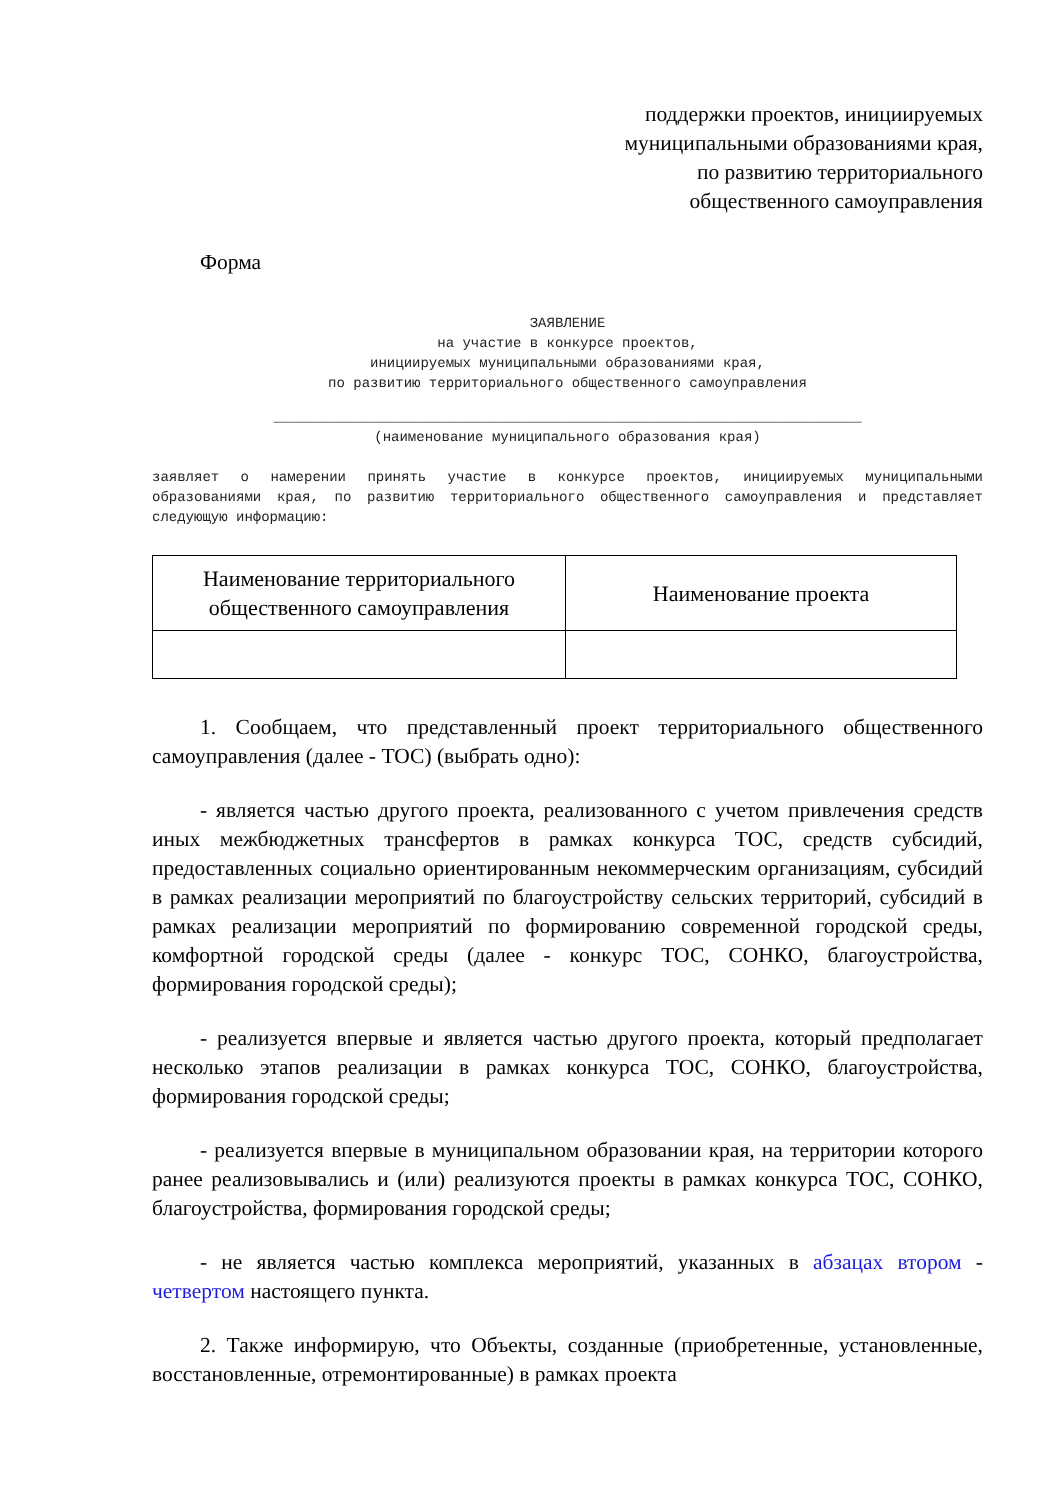поддержки проектов, инициируемых
муниципальными образованиями края,
по развитию территориального
общественного самоуправления
Форма
ЗАЯВЛЕНИЕ
на участие в конкурсе проектов,
инициируемых муниципальными образованиями края,
по развитию территориального общественного самоуправления
______________________________________________________________________
(наименование муниципального образования края)
заявляет о намерении принять участие в конкурсе проектов, инициируемых муниципальными образованиями края, по развитию территориального общественного самоуправления и представляет следующую информацию:
| Наименование территориального общественного самоуправления | Наименование проекта |
1. Сообщаем, что представленный проект территориального общественного самоуправления (далее - ТОС) (выбрать одно):
- является частью другого проекта, реализованного с учетом привлечения средств иных межбюджетных трансфертов в рамках конкурса ТОС, средств субсидий, предоставленных социально ориентированным некоммерческим организациям, субсидий в рамках реализации мероприятий по благоустройству сельских территорий, субсидий в рамках реализации мероприятий по формированию современной городской среды, комфортной городской среды (далее - конкурс ТОС, СОНКО, благоустройства, формирования городской среды);
- реализуется впервые и является частью другого проекта, который предполагает несколько этапов реализации в рамках конкурса ТОС, СОНКО, благоустройства, формирования городской среды;
- реализуется впервые в муниципальном образовании края, на территории которого ранее реализовывались и (или) реализуются проекты в рамках конкурса ТОС, СОНКО, благоустройства, формирования городской среды;
- не является частью комплекса мероприятий, указанных в абзацах втором - четвертом настоящего пункта.
2. Также информирую, что Объекты, созданные (приобретенные, установленные, восстановленные, отремонтированные) в рамках проекта